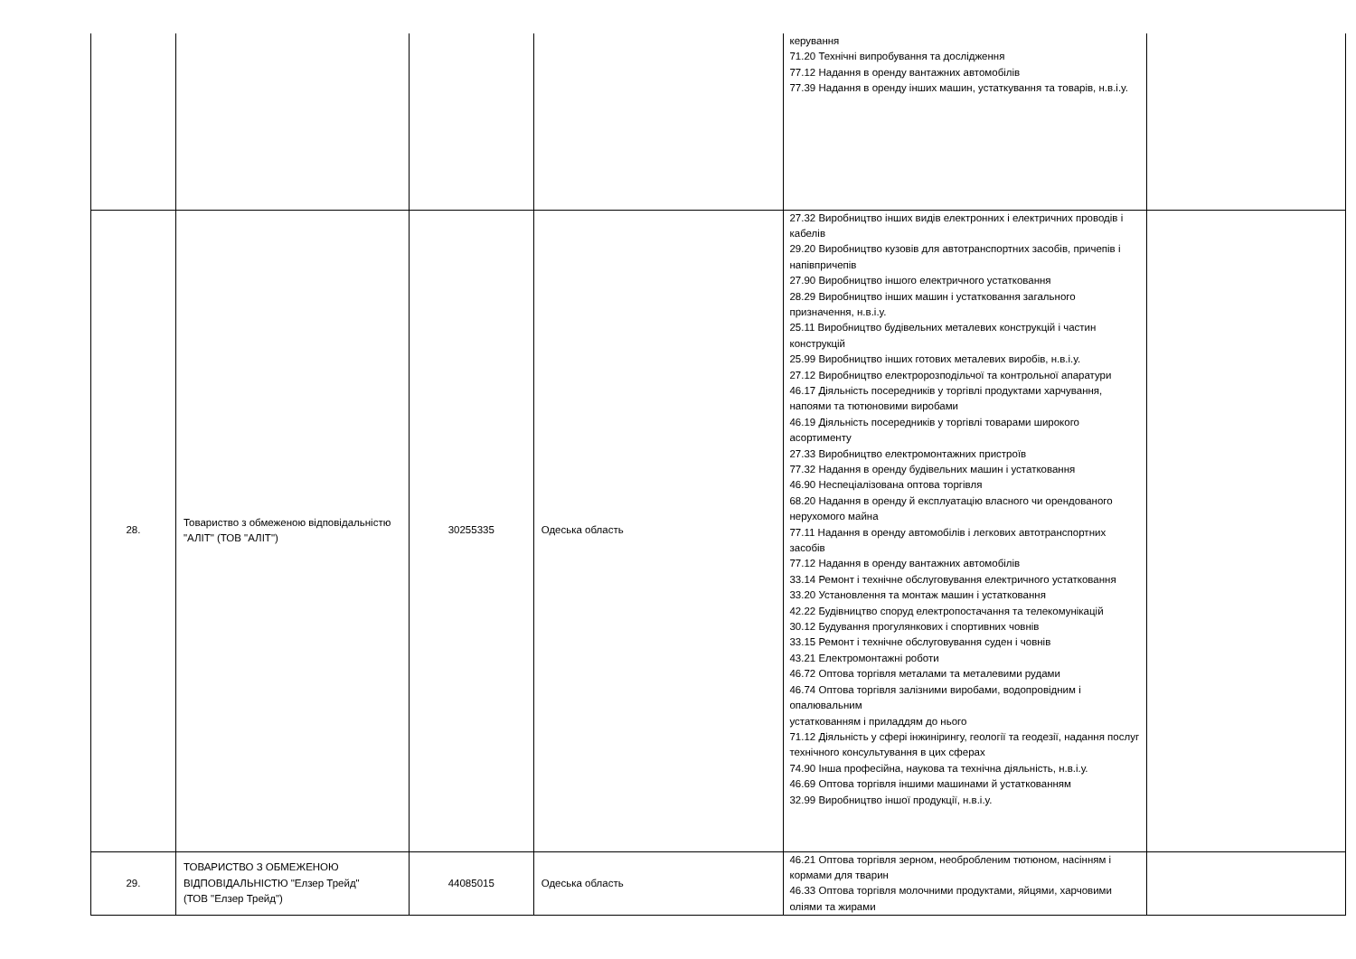| | | | | керування 71.20 Технічні випробування та дослідження 77.12 Надання в оренду вантажних автомобілів 77.39 Надання в оренду інших машин, устаткування та товарів, н.в.і.у. | |
| 28. | Товариство з обмеженою відповідальністю "АЛІТ" (ТОВ "АЛІТ") | 30255335 | Одеська область | 27.32 Виробництво інших видів електронних і електричних проводів і кабелів 29.20 Виробництво кузовів для автотранспортних засобів, причепів і напівпричепів 27.90 Виробництво іншого електричного устатковання 28.29 Виробництво інших машин і устатковання загального призначення, н.в.і.у. 25.11 Виробництво будівельних металевих конструкцій і частин конструкцій 25.99 Виробництво інших готових металевих виробів, н.в.і.у. 27.12 Виробництво електророзподільчої та контрольної апаратури 46.17 Діяльність посередників у торгівлі продуктами харчування, напоями та тютюновими виробами 46.19 Діяльність посередників у торгівлі товарами широкого асортименту 27.33 Виробництво електромонтажних пристроїв 77.32 Надання в оренду будівельних машин і устатковання 46.90 Неспеціалізована оптова торгівля 68.20 Надання в оренду й експлуатацію власного чи орендованого нерухомого майна 77.11 Надання в оренду автомобілів і легкових автотранспортних засобів 77.12 Надання в оренду вантажних автомобілів 33.14 Ремонт і технічне обслуговування електричного устатковання 33.20 Установлення та монтаж машин і устатковання 42.22 Будівництво споруд електропостачання та телекомунікацій 30.12 Будування прогулянкових і спортивних човнів 33.15 Ремонт і технічне обслуговування суден і човнів 43.21 Електромонтажні роботи 46.72 Оптова торгівля металами та металевими рудами 46.74 Оптова торгівля залізними виробами, водопровідним і опалювальним устаткованням і приладдям до нього 71.12 Діяльність у сфері інжинірингу, геології та геодезії, надання послуг технічного консультування в цих сферах 74.90 Інша професійна, наукова та технічна діяльність, н.в.і.у. 46.69 Оптова торгівля іншими машинами й устаткованням 32.99 Виробництво іншої продукції, н.в.і.у. | |
| 29. | ТОВАРИСТВО З ОБМЕЖЕНОЮ ВІДПОВІДАЛЬНІСТЮ "Елзер Трейд" (ТОВ "Елзер Трейд") | 44085015 | Одеська область | 46.21 Оптова торгівля зерном, необробленим тютюном, насінням і кормами для тварин 46.33 Оптова торгівля молочними продуктами, яйцями, харчовими оліями та жирами | |